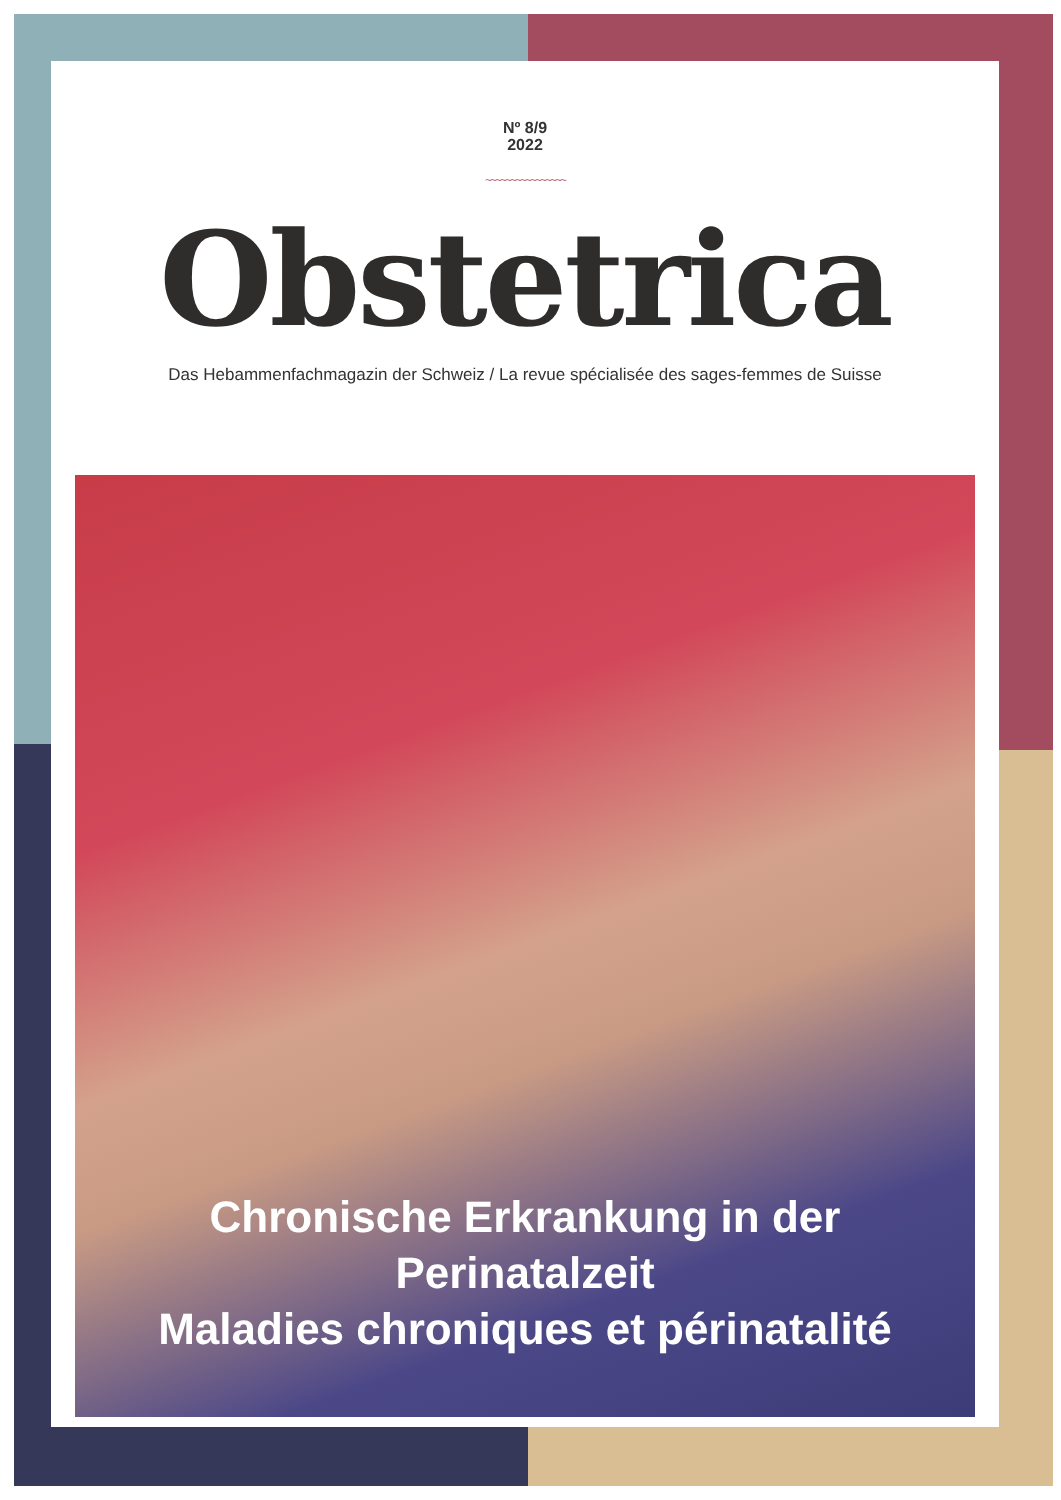Nº 8/9
2022
~~~~~~~~~~~~~~~~
Obstetrica
Das Hebammenfachmagazin der Schweiz / La revue spécialisée des sages-femmes de Suisse
Chronische Erkrankung in der Perinatalzeit
Maladies chroniques et périnatalité